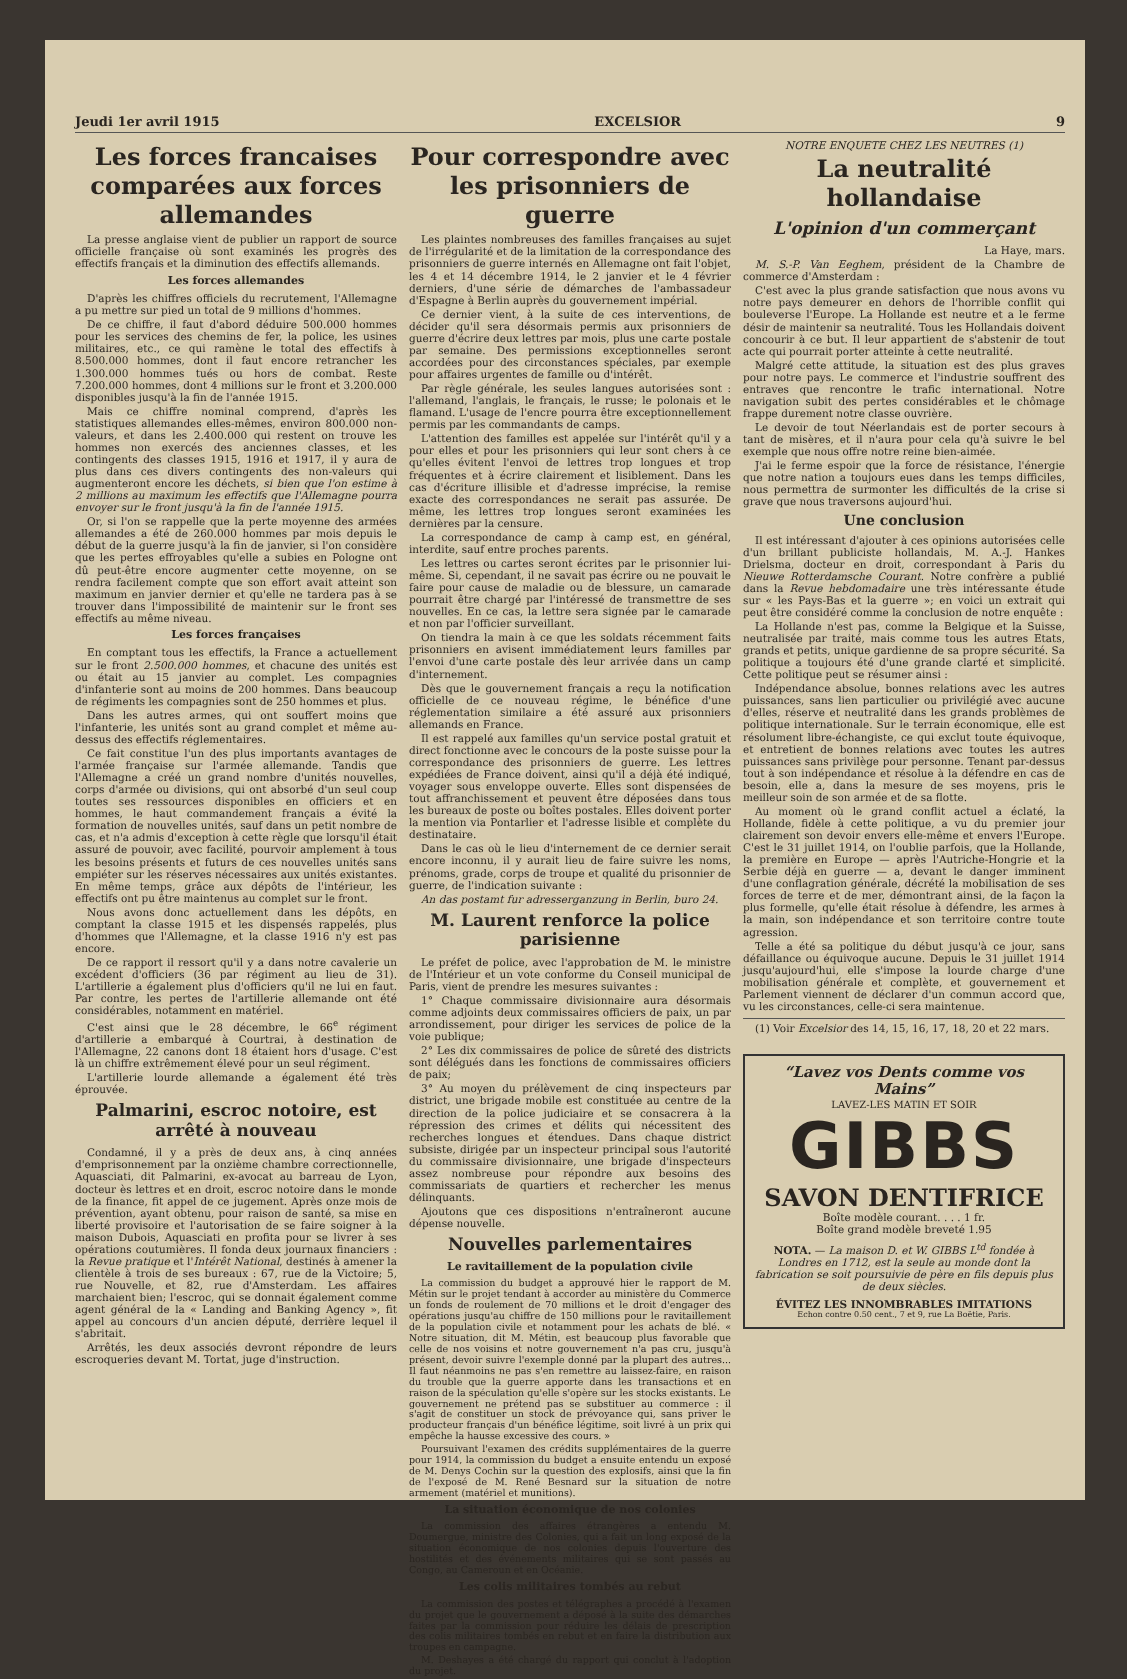Jeudi 1er avril 1915 EXCELSIOR 9
Les forces francaises comparées aux forces allemandes
La presse anglaise vient de publier un rapport de source officielle française où sont examinés les progrès des effectifs français et la diminution des effectifs allemands.
Les forces allemandes
D'après les chiffres officiels du recrutement, l'Allemagne a pu mettre sur pied un total de 9 millions d'hommes.
De ce chiffre, il faut d'abord déduire 500.000 hommes pour les services des chemins de fer, la police, les usines militaires, etc., ce qui ramène le total des effectifs à 8.500.000 hommes, dont il faut encore retrancher les 1.300.000 hommes tués ou hors de combat. Reste 7.200.000 hommes, dont 4 millions sur le front et 3.200.000 disponibles jusqu'à la fin de l'année 1915.
Mais ce chiffre nominal comprend, d'après les statistiques allemandes elles-mêmes, environ 800.000 non-valeurs, et dans les 2.400.000 qui restent on trouve les hommes non exercés des anciennes classes, et les contingents des classes 1915, 1916 et 1917, il y aura de plus dans ces divers contingents des non-valeurs qui augmenteront encore les déchets, si bien que l'on estime à 2 millions au maximum les effectifs que l'Allemagne pourra envoyer sur le front jusqu'à la fin de l'année 1915.
Or, si l'on se rappelle que la perte moyenne des armées allemandes a été de 260.000 hommes par mois depuis le début de la guerre jusqu'à la fin de janvier, si l'on considère que les pertes effroyables qu'elle a subies en Pologne ont dû peut-être encore augmenter cette moyenne, on se rendra facilement compte que son effort avait atteint son maximum en janvier dernier et qu'elle ne tardera pas à se trouver dans l'impossibilité de maintenir sur le front ses effectifs au même niveau.
Les forces françaises
En comptant tous les effectifs, la France a actuellement sur le front 2.500.000 hommes, et chacune des unités est ou était au 15 janvier au complet. Les compagnies d'infanterie sont au moins de 200 hommes. Dans beaucoup de régiments les compagnies sont de 250 hommes et plus.
Dans les autres armes, qui ont souffert moins que l'infanterie, les unités sont au grand complet et même au-dessus des effectifs réglementaires.
Ce fait constitue l'un des plus importants avantages de l'armée française sur l'armée allemande. Tandis que l'Allemagne a créé un grand nombre d'unités nouvelles, corps d'armée ou divisions, qui ont absorbé d'un seul coup toutes ses ressources disponibles en officiers et en hommes, le haut commandement français a évité la formation de nouvelles unités, sauf dans un petit nombre de cas, et n'a admis d'exception à cette règle que lorsqu'il était assuré de pouvoir, avec facilité, pourvoir amplement à tous les besoins présents et futurs de ces nouvelles unités sans empiéter sur les réserves nécessaires aux unités existantes. En même temps, grâce aux dépôts de l'intérieur, les effectifs ont pu être maintenus au complet sur le front.
Nous avons donc actuellement dans les dépôts, en comptant la classe 1915 et les dispensés rappelés, plus d'hommes que l'Allemagne, et la classe 1916 n'y est pas encore.
De ce rapport il ressort qu'il y a dans notre cavalerie un excédent d'officiers (36 par régiment au lieu de 31). L'artillerie a également plus d'officiers qu'il ne lui en faut. Par contre, les pertes de l'artillerie allemande ont été considérables, notamment en matériel.
C'est ainsi que le 28 décembre, le 66<sup>e</sup> régiment d'artillerie a embarqué à Courtrai, à destination de l'Allemagne, 22 canons dont 18 étaient hors d'usage. C'est là un chiffre extrêmement élevé pour un seul régiment.
L'artillerie lourde allemande a également été très éprouvée.
Palmarini, escroc notoire, est arrêté à nouveau
Condamné, il y a près de deux ans, à cinq années d'emprisonnement par la onzième chambre correctionnelle, Aquasciati, dit Palmarini, ex-avocat au barreau de Lyon, docteur ès lettres et en droit, escroc notoire dans le monde de la finance, fit appel de ce jugement. Après onze mois de prévention, ayant obtenu, pour raison de santé, sa mise en liberté provisoire et l'autorisation de se faire soigner à la maison Dubois, Aquasciati en profita pour se livrer à ses opérations coutumières. Il fonda deux journaux financiers : la Revue pratique et l'Intérêt National, destinés à amener la clientèle à trois de ses bureaux : 67, rue de la Victoire; 5, rue Nouvelle, et 82, rue d'Amsterdam. Les affaires marchaient bien; l'escroc, qui se donnait également comme agent général de la « Landing and Banking Agency », fit appel au concours d'un ancien député, derrière lequel il s'abritait.
Arrêtés, les deux associés devront répondre de leurs escroqueries devant M. Tortat, juge d'instruction.
Pour correspondre avec les prisonniers de guerre
Les plaintes nombreuses des familles françaises au sujet de l'irrégularité et de la limitation de la correspondance des prisonniers de guerre internés en Allemagne ont fait l'objet, les 4 et 14 décembre 1914, le 2 janvier et le 4 février derniers, d'une série de démarches de l'ambassadeur d'Espagne à Berlin auprès du gouvernement impérial.
Ce dernier vient, à la suite de ces interventions, de décider qu'il sera désormais permis aux prisonniers de guerre d'écrire deux lettres par mois, plus une carte postale par semaine. Des permissions exceptionnelles seront accordées pour des circonstances spéciales, par exemple pour affaires urgentes de famille ou d'intérêt.
Par règle générale, les seules langues autorisées sont : l'allemand, l'anglais, le français, le russe; le polonais et le flamand. L'usage de l'encre pourra être exceptionnellement permis par les commandants de camps.
L'attention des familles est appelée sur l'intérêt qu'il y a pour elles et pour les prisonniers qui leur sont chers à ce qu'elles évitent l'envoi de lettres trop longues et trop fréquentes et à écrire clairement et lisiblement. Dans les cas d'écriture illisible et d'adresse imprécise, la remise exacte des correspondances ne serait pas assurée. De même, les lettres trop longues seront examinées les dernières par la censure.
La correspondance de camp à camp est, en général, interdite, sauf entre proches parents.
Les lettres ou cartes seront écrites par le prisonnier lui-même. Si, cependant, il ne savait pas écrire ou ne pouvait le faire pour cause de maladie ou de blessure, un camarade pourrait être chargé par l'intéressé de transmettre de ses nouvelles. En ce cas, la lettre sera signée par le camarade et non par l'officier surveillant.
On tiendra la main à ce que les soldats récemment faits prisonniers en avisent immédiatement leurs familles par l'envoi d'une carte postale dès leur arrivée dans un camp d'internement.
Dès que le gouvernement français a reçu la notification officielle de ce nouveau régime, le bénéfice d'une réglementation similaire a été assuré aux prisonniers allemands en France.
Il est rappelé aux familles qu'un service postal gratuit et direct fonctionne avec le concours de la poste suisse pour la correspondance des prisonniers de guerre. Les lettres expédiées de France doivent, ainsi qu'il a déjà été indiqué, voyager sous enveloppe ouverte. Elles sont dispensées de tout affranchissement et peuvent être déposées dans tous les bureaux de poste ou boîtes postales. Elles doivent porter la mention via Pontarlier et l'adresse lisible et complète du destinataire.
Dans le cas où le lieu d'internement de ce dernier serait encore inconnu, il y aurait lieu de faire suivre les noms, prénoms, grade, corps de troupe et qualité du prisonnier de guerre, de l'indication suivante :
An das postamt fur adresserganzung in Berlin, buro 24.
M. Laurent renforce la police parisienne
Le préfet de police, avec l'approbation de M. le ministre de l'Intérieur et un vote conforme du Conseil municipal de Paris, vient de prendre les mesures suivantes :
1° Chaque commissaire divisionnaire aura désormais comme adjoints deux commissaires officiers de paix, un par arrondissement, pour diriger les services de police de la voie publique;
2° Les dix commissaires de police de sûreté des districts sont délégués dans les fonctions de commissaires officiers de paix;
3° Au moyen du prélèvement de cinq inspecteurs par district, une brigade mobile est constituée au centre de la direction de la police judiciaire et se consacrera à la répression des crimes et délits qui nécessitent des recherches longues et étendues. Dans chaque district subsiste, dirigée par un inspecteur principal sous l'autorité du commissaire divisionnaire, une brigade d'inspecteurs assez nombreuse pour répondre aux besoins des commissariats de quartiers et rechercher les menus délinquants.
Ajoutons que ces dispositions n'entraîneront aucune dépense nouvelle.
Nouvelles parlementaires
Le ravitaillement de la population civile
La commission du budget a approuvé hier le rapport de M. Métin sur le projet tendant à accorder au ministère du Commerce un fonds de roulement de 70 millions et le droit d'engager des opérations jusqu'au chiffre de 150 millions pour le ravitaillement de la population civile et notamment pour les achats de blé. « Notre situation, dit M. Métin, est beaucoup plus favorable que celle de nos voisins et notre gouvernement n'a pas cru, jusqu'à présent, devoir suivre l'exemple donné par la plupart des autres... Il faut néanmoins ne pas s'en remettre au laissez-faire, en raison du trouble que la guerre apporte dans les transactions et en raison de la spéculation qu'elle s'opère sur les stocks existants. Le gouvernement ne prétend pas se substituer au commerce : il s'agit de constituer un stock de prévoyance qui, sans priver le producteur français d'un bénéfice légitime, soit livré à un prix qui empêche la hausse excessive des cours. »
Poursuivant l'examen des crédits supplémentaires de la guerre pour 1914, la commission du budget a ensuite entendu un exposé de M. Denys Cochin sur la question des explosifs, ainsi que la fin de l'exposé de M. René Besnard sur la situation de notre armement (matériel et munitions).
La situation économique de nos colonies
La commission des affaires étrangères a entendu M. Doumergue, ministre des Colonies, qui a fait un long exposé de la situation économique de nos colonies depuis l'ouverture des hostilités et des événements militaires qui se sont passés au Congo, au Cameroun et en Océanie.
Les colis militaires tombés au rebut
La commission des postes et télégraphes a procédé à l'examen du projet que le gouvernement a déposé à la suite des démarches faites par la commission pour réduire les délais de prescription des colis militaires tombés en rebut et en faire la distribution aux troupes en campagne.
M. Deshayes a été chargé du rapport qui conclut à l'adoption du projet.
NOTRE ENQUETE CHEZ LES NEUTRES (1)
La neutralité hollandaise
L'opinion d'un commerçant
La Haye, mars.
M. S.-P. Van Eeghem, président de la Chambre de commerce d'Amsterdam :
C'est avec la plus grande satisfaction que nous avons vu notre pays demeurer en dehors de l'horrible conflit qui bouleverse l'Europe. La Hollande est neutre et a le ferme désir de maintenir sa neutralité. Tous les Hollandais doivent concourir à ce but. Il leur appartient de s'abstenir de tout acte qui pourrait porter atteinte à cette neutralité.
Malgré cette attitude, la situation est des plus graves pour notre pays. Le commerce et l'industrie souffrent des entraves que rencontre le trafic international. Notre navigation subit des pertes considérables et le chômage frappe durement notre classe ouvrière.
Le devoir de tout Néerlandais est de porter secours à tant de misères, et il n'aura pour cela qu'à suivre le bel exemple que nous offre notre reine bien-aimée.
J'ai le ferme espoir que la force de résistance, l'énergie que notre nation a toujours eues dans les temps difficiles, nous permettra de surmonter les difficultés de la crise si grave que nous traversons aujourd'hui.
Une conclusion
Il est intéressant d'ajouter à ces opinions autorisées celle d'un brillant publiciste hollandais, M. A.-J. Hankes Drielsma, docteur en droit, correspondant à Paris du Nieuwe Rotterdamsche Courant. Notre confrère a publié dans la Revue hebdomadaire une très intéressante étude sur « les Pays-Bas et la guerre »; en voici un extrait qui peut être considéré comme la conclusion de notre enquête :
La Hollande n'est pas, comme la Belgique et la Suisse, neutralisée par traité, mais comme tous les autres Etats, grands et petits, unique gardienne de sa propre sécurité. Sa politique a toujours été d'une grande clarté et simplicité. Cette politique peut se résumer ainsi :
Indépendance absolue, bonnes relations avec les autres puissances, sans lien particulier ou privilégié avec aucune d'elles, réserve et neutralité dans les grands problèmes de politique internationale. Sur le terrain économique, elle est résolument libre-échangiste, ce qui exclut toute équivoque, et entretient de bonnes relations avec toutes les autres puissances sans privilège pour personne. Tenant par-dessus tout à son indépendance et résolue à la défendre en cas de besoin, elle a, dans la mesure de ses moyens, pris le meilleur soin de son armée et de sa flotte.
Au moment où le grand conflit actuel a éclaté, la Hollande, fidèle à cette politique, a vu du premier jour clairement son devoir envers elle-même et envers l'Europe. C'est le 31 juillet 1914, on l'oublie parfois, que la Hollande, la première en Europe — après l'Autriche-Hongrie et la Serbie déjà en guerre — a, devant le danger imminent d'une conflagration générale, décrété la mobilisation de ses forces de terre et de mer, démontrant ainsi, de la façon la plus formelle, qu'elle était résolue à défendre, les armes à la main, son indépendance et son territoire contre toute agression.
Telle a été sa politique du début jusqu'à ce jour, sans défaillance ou équivoque aucune. Depuis le 31 juillet 1914 jusqu'aujourd'hui, elle s'impose la lourde charge d'une mobilisation générale et complète, et gouvernement et Parlement viennent de déclarer d'un commun accord que, vu les circonstances, celle-ci sera maintenue.
(1) Voir Excelsior des 14, 15, 16, 17, 18, 20 et 22 mars.
“Lavez vos Dents comme vos Mains”
LAVEZ-LES MATIN ET SOIR
GIBBS
SAVON DENTIFRICE
Boîte modèle courant. . . . 1 fr.
Boîte grand modèle breveté 1.95
NOTA. — La maison D. et W. GIBBS L<sup>td</sup> fondée à Londres en 1712, est la seule au monde dont la fabrication se soit poursuivie de père en fils depuis plus de deux siècles.
ÉVITEZ LES INNOMBRABLES IMITATIONS
Echon contre 0.50 cent., 7 et 9, rue La Boëtie, Paris.